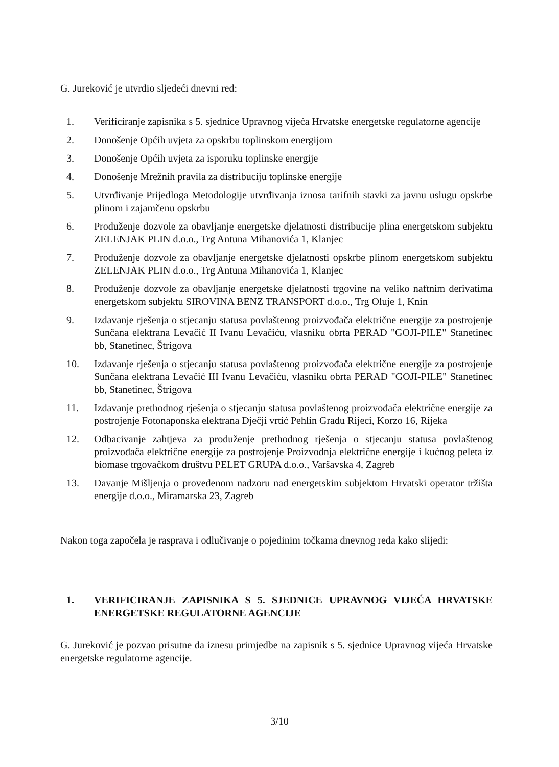G. Jureković je utvrdio sljedeći dnevni red:
1. Verificiranje zapisnika s 5. sjednice Upravnog vijeća Hrvatske energetske regulatorne agencije
2. Donošenje Općih uvjeta za opskrbu toplinskom energijom
3. Donošenje Općih uvjeta za isporuku toplinske energije
4. Donošenje Mrežnih pravila za distribuciju toplinske energije
5. Utvrđivanje Prijedloga Metodologije utvrđivanja iznosa tarifnih stavki za javnu uslugu opskrbe plinom i zajamčenu opskrbu
6. Produženje dozvole za obavljanje energetske djelatnosti distribucije plina energetskom subjektu ZELENJAK PLIN d.o.o., Trg Antuna Mihanovića 1, Klanjec
7. Produženje dozvole za obavljanje energetske djelatnosti opskrbe plinom energetskom subjektu ZELENJAK PLIN d.o.o., Trg Antuna Mihanovića 1, Klanjec
8. Produženje dozvole za obavljanje energetske djelatnosti trgovine na veliko naftnim derivatima energetskom subjektu SIROVINA BENZ TRANSPORT d.o.o., Trg Oluje 1, Knin
9. Izdavanje rješenja o stjecanju statusa povlaštenog proizvođača električne energije za postrojenje Sunčana elektrana Levačić II Ivanu Levačiću, vlasniku obrta PERAD "GOJI-PILE" Stanetinec bb, Stanetinec, Štrigova
10. Izdavanje rješenja o stjecanju statusa povlaštenog proizvođača električne energije za postrojenje Sunčana elektrana Levačić III Ivanu Levačiću, vlasniku obrta PERAD "GOJI-PILE" Stanetinec bb, Stanetinec, Štrigova
11. Izdavanje prethodnog rješenja o stjecanju statusa povlaštenog proizvođača električne energije za postrojenje Fotonaponska elektrana Dječji vrtić Pehlin Gradu Rijeci, Korzo 16, Rijeka
12. Odbacivanje zahtjeva za produženje prethodnog rješenja o stjecanju statusa povlaštenog proizvođača električne energije za postrojenje Proizvodnja električne energije i kućnog peleta iz biomase trgovačkom društvu PELET GRUPA d.o.o., Varšavska 4, Zagreb
13. Davanje Mišljenja o provedenom nadzoru nad energetskim subjektom Hrvatski operator tržišta energije d.o.o., Miramarska 23, Zagreb
Nakon toga započela je rasprava i odlučivanje o pojedinim točkama dnevnog reda kako slijedi:
1. VERIFICIRANJE ZAPISNIKA S 5. SJEDNICE UPRAVNOG VIJEĆA HRVATSKE ENERGETSKE REGULATORNE AGENCIJE
G. Jureković je pozvao prisutne da iznesu primjedbe na zapisnik s 5. sjednice Upravnog vijeća Hrvatske energetske regulatorne agencije.
3/10